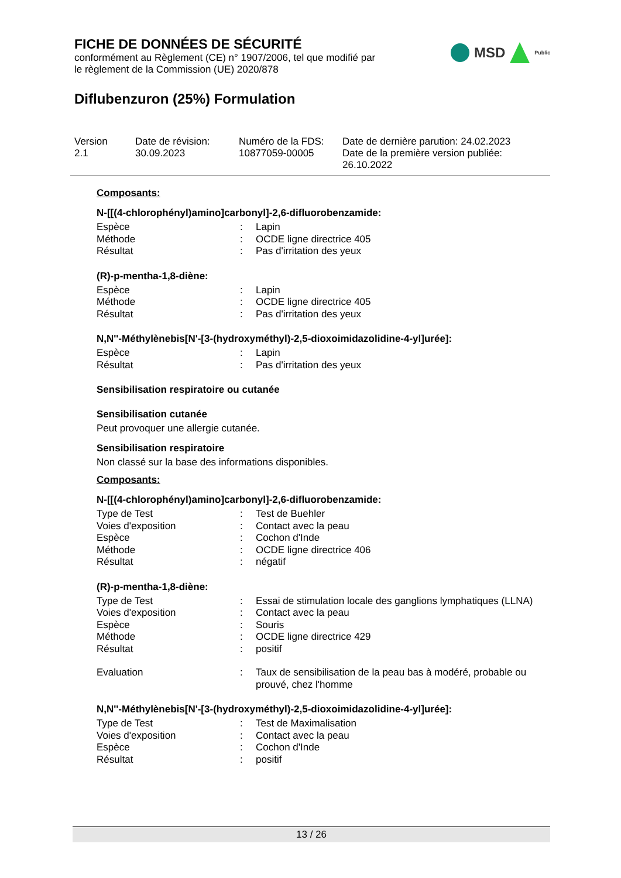FICHE DE DONNÉES DE SÉCURITÉ
conformément au Règlement (CE) n° 1907/2006, tel que modifié par
le règlement de la Commission (UE) 2020/878
MSD Public
Diflubenzuron (25%) Formulation
Version
2.1
Date de révision:
30.09.2023
Numéro de la FDS:
10877059-00005
Date de dernière parution: 24.02.2023
Date de la première version publiée:
26.10.2022
Composants:
N-[[(4-chlorophényl)amino]carbonyl]-2,6-difluorobenzamide:
| Espèce | : | Lapin |
| Méthode | : | OCDE ligne directrice 405 |
| Résultat | : | Pas d'irritation des yeux |
(R)-p-mentha-1,8-diène:
| Espèce | : | Lapin |
| Méthode | : | OCDE ligne directrice 405 |
| Résultat | : | Pas d'irritation des yeux |
N,N''-Méthylènebis[N'-[3-(hydroxyméthyl)-2,5-dioxoimidazolidine-4-yl]urée]:
| Espèce | : | Lapin |
| Résultat | : | Pas d'irritation des yeux |
Sensibilisation respiratoire ou cutanée
Sensibilisation cutanée
Peut provoquer une allergie cutanée.
Sensibilisation respiratoire
Non classé sur la base des informations disponibles.
Composants:
N-[[(4-chlorophényl)amino]carbonyl]-2,6-difluorobenzamide:
| Type de Test | : | Test de Buehler |
| Voies d'exposition | : | Contact avec la peau |
| Espèce | : | Cochon d'Inde |
| Méthode | : | OCDE ligne directrice 406 |
| Résultat | : | négatif |
(R)-p-mentha-1,8-diène:
| Type de Test | : | Essai de stimulation locale des ganglions lymphatiques (LLNA) |
| Voies d'exposition | : | Contact avec la peau |
| Espèce | : | Souris |
| Méthode | : | OCDE ligne directrice 429 |
| Résultat | : | positif |
| Evaluation | : | Taux de sensibilisation de la peau bas à modéré, probable ou prouvé, chez l'homme |
N,N''-Méthylènebis[N'-[3-(hydroxyméthyl)-2,5-dioxoimidazolidine-4-yl]urée]:
| Type de Test | : | Test de Maximalisation |
| Voies d'exposition | : | Contact avec la peau |
| Espèce | : | Cochon d'Inde |
| Résultat | : | positif |
13 / 26